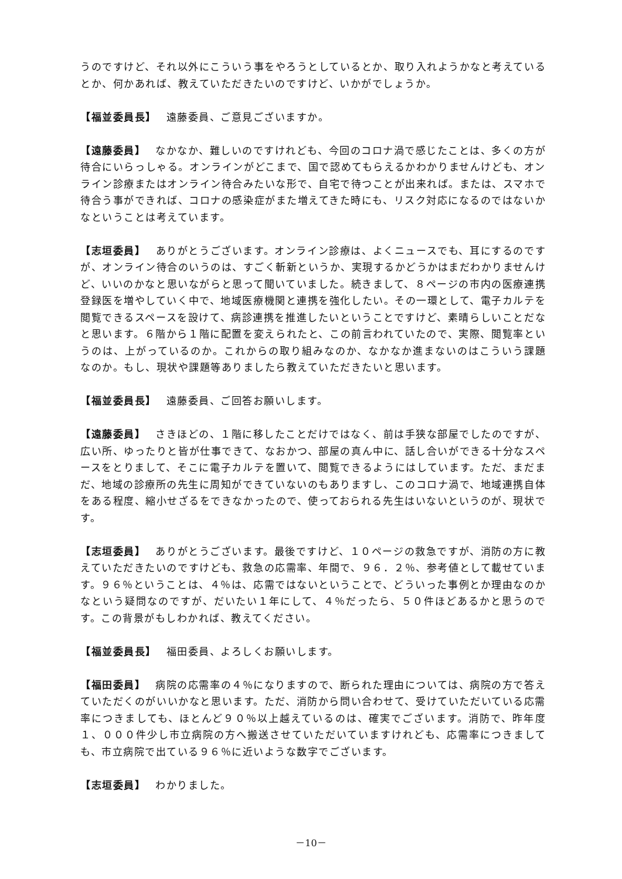うのですけど、それ以外にこういう事をやろうとしているとか、取り入れようかなと考えているとか、何かあれば、教えていただきたいのですけど、いかがでしょうか。
【福並委員長】 遠藤委員、ご意見ございますか。
【遠藤委員】 なかなか、難しいのですけれども、今回のコロナ渦で感じたことは、多くの方が待合にいらっしゃる。オンラインがどこまで、国で認めてもらえるかわかりませんけども、オンライン診療またはオンライン待合みたいな形で、自宅で待つことが出来れば。または、スマホで待合う事ができれば、コロナの感染症がまた増えてきた時にも、リスク対応になるのではないかなということは考えています。
【志垣委員】 ありがとうございます。オンライン診療は、よくニュースでも、耳にするのですが、オンライン待合のいうのは、すごく斬新というか、実現するかどうかはまだわかりませんけど、いいのかなと思いながらと思って聞いていました。続きまして、８ページの市内の医療連携登録医を増やしていく中で、地域医療機関と連携を強化したい。その一環として、電子カルテを閲覧できるスペースを設けて、病診連携を推進したいということですけど、素晴らしいことだなと思います。６階から１階に配置を変えられたと、この前言われていたので、実際、閲覧率というのは、上がっているのか。これからの取り組みなのか、なかなか進まないのはこういう課題なのか。もし、現状や課題等ありましたら教えていただきたいと思います。
【福並委員長】 遠藤委員、ご回答お願いします。
【遠藤委員】 さきほどの、１階に移したことだけではなく、前は手狭な部屋でしたのですが、広い所、ゆったりと皆が仕事できて、なおかつ、部屋の真ん中に、話し合いができる十分なスペースをとりまして、そこに電子カルテを置いて、閲覧できるようにはしています。ただ、まだまだ、地域の診療所の先生に周知ができていないのもありますし、このコロナ渦で、地域連携自体をある程度、縮小せざるをできなかったので、使っておられる先生はいないというのが、現状です。
【志垣委員】 ありがとうございます。最後ですけど、１０ページの救急ですが、消防の方に教えていただきたいのですけども、救急の応需率、年間で、９６．２％、参考値として載せています。９６％ということは、４％は、応需ではないということで、どういった事例とか理由なのかなという疑問なのですが、だいたい１年にして、４％だったら、５０件ほどあるかと思うのです。この背景がもしわかれば、教えてください。
【福並委員長】 福田委員、よろしくお願いします。
【福田委員】 病院の応需率の４％になりますので、断られた理由については、病院の方で答えていただくのがいいかなと思います。ただ、消防から問い合わせて、受けていただいている応需率につきましても、ほとんど９０％以上越えているのは、確実でございます。消防で、昨年度１、０００件少し市立病院の方へ搬送させていただいていますけれども、応需率につきましても、市立病院で出ている９６％に近いような数字でございます。
【志垣委員】 わかりました。
－10－